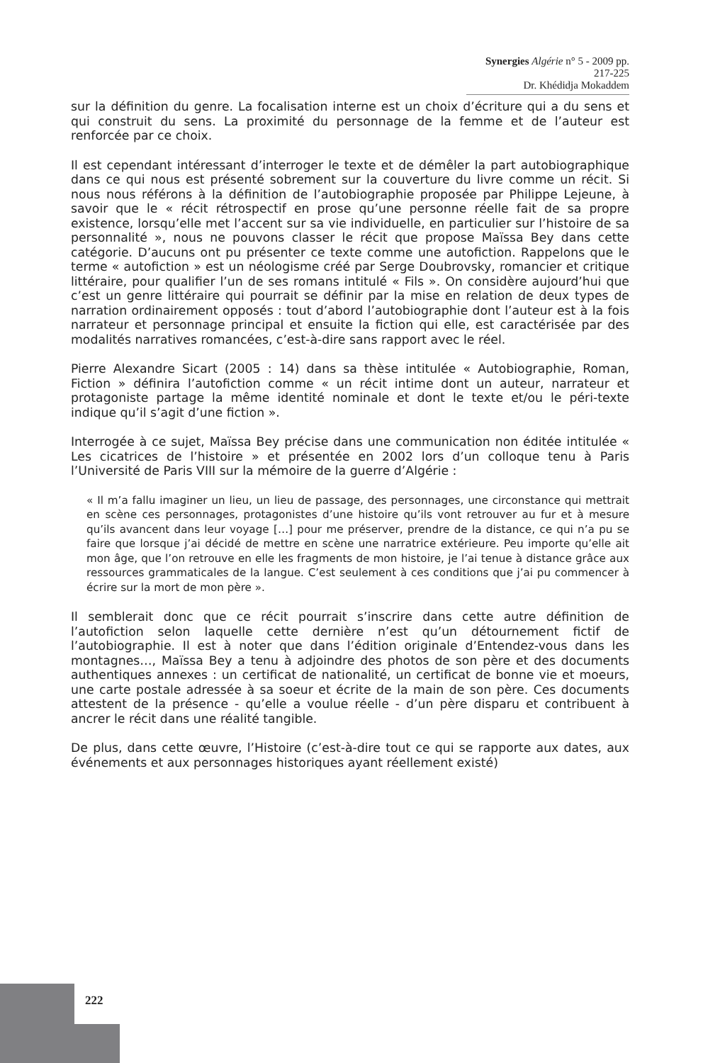Synergies Algérie n° 5 - 2009 pp. 217-225
Dr. Khédidja Mokaddem
sur la définition du genre. La focalisation interne est un choix d’écriture qui a du sens et qui construit du sens. La proximité du personnage de la femme et de l’auteur est renforcée par ce choix.
Il est cependant intéressant d’interroger le texte et de démêler la part autobiographique dans ce qui nous est présenté sobrement sur la couverture du livre comme un récit. Si nous nous référons à la définition de l’autobiographie proposée par Philippe Lejeune, à savoir que le « récit rétrospectif en prose qu’une personne réelle fait de sa propre existence, lorsqu’elle met l’accent sur sa vie individuelle, en particulier sur l’histoire de sa personnalité », nous ne pouvons classer le récit que propose Maïssa Bey dans cette catégorie. D’aucuns ont pu présenter ce texte comme une autofiction. Rappelons que le terme « autofiction » est un néologisme créé par Serge Doubrovsky, romancier et critique littéraire, pour qualifier l’un de ses romans intitulé « Fils ». On considère aujourd’hui que c’est un genre littéraire qui pourrait se définir par la mise en relation de deux types de narration ordinairement opposés : tout d’abord l’autobiographie dont l’auteur est à la fois narrateur et personnage principal et ensuite la fiction qui elle, est caractérisée par des modalités narratives romancées, c’est-à-dire sans rapport avec le réel.
Pierre Alexandre Sicart (2005 : 14) dans sa thèse intitulée « Autobiographie, Roman, Fiction » définira l’autofiction comme « un récit intime dont un auteur, narrateur et protagoniste partage la même identité nominale et dont le texte et/ou le péri-texte indique qu’il s’agit d’une fiction ».
Interrogée à ce sujet, Maïssa Bey précise dans une communication non éditée intitulée « Les cicatrices de l’histoire » et présentée en 2002 lors d’un colloque tenu à Paris l’Université de Paris VIII sur la mémoire de la guerre d’Algérie :
« Il m’a fallu imaginer un lieu, un lieu de passage, des personnages, une circonstance qui mettrait en scène ces personnages, protagonistes d’une histoire qu’ils vont retrouver au fur et à mesure qu’ils avancent dans leur voyage […] pour me préserver, prendre de la distance, ce qui n’a pu se faire que lorsque j’ai décidé de mettre en scène une narratrice extérieure. Peu importe qu’elle ait mon âge, que l’on retrouve en elle les fragments de mon histoire, je l’ai tenue à distance grâce aux ressources grammaticales de la langue. C’est seulement à ces conditions que j’ai pu commencer à écrire sur la mort de mon père ».
Il semblerait donc que ce récit pourrait s’inscrire dans cette autre définition de l’autofiction selon laquelle cette dernière n’est qu’un détournement fictif de l’autobiographie. Il est à noter que dans l’édition originale d’Entendez-vous dans les montagnes…, Maïssa Bey a tenu à adjoindre des photos de son père et des documents authentiques annexes : un certificat de nationalité, un certificat de bonne vie et moeurs, une carte postale adressée à sa soeur et écrite de la main de son père. Ces documents attestent de la présence - qu’elle a voulue réelle - d’un père disparu et contribuent à ancrer le récit dans une réalité tangible.
De plus, dans cette œuvre, l’Histoire (c’est-à-dire tout ce qui se rapporte aux dates, aux événements et aux personnages historiques ayant réellement existé)
222